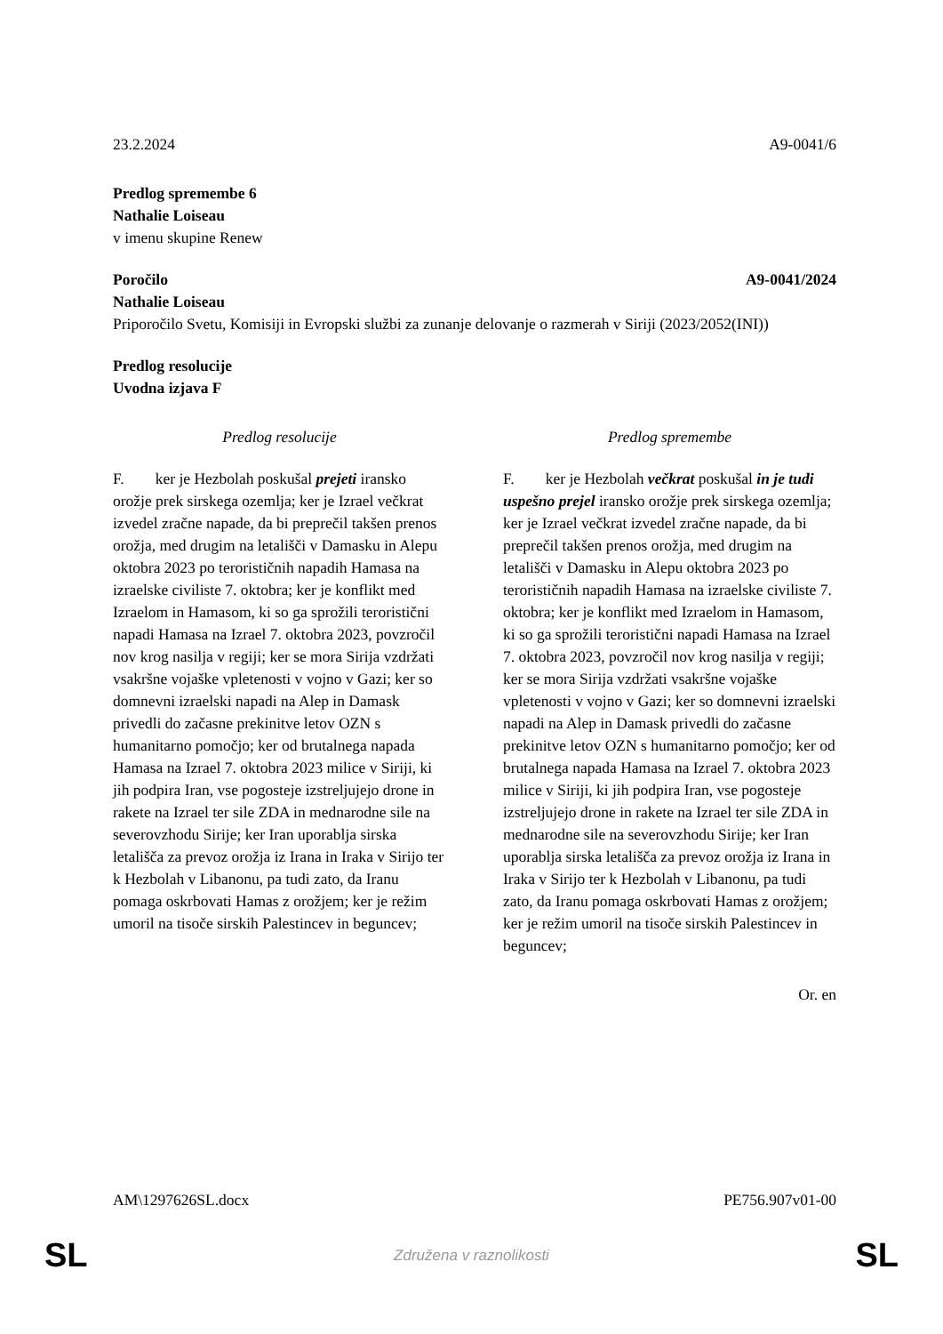23.2.2024 A9-0041/6
Predlog spremembe 6
Nathalie Loiseau
v imenu skupine Renew
Poročilo A9-0041/2024
Nathalie Loiseau
Priporočilo Svetu, Komisiji in Evropski službi za zunanje delovanje o razmerah v Siriji (2023/2052(INI))
Predlog resolucije
Uvodna izjava F
Predlog resolucije
F. ker je Hezbolah poskušal prejeti iransko orožje prek sirskega ozemlja; ker je Izrael večkrat izvedel zračne napade, da bi preprečil takšen prenos orožja, med drugim na letališči v Damasku in Alepu oktobra 2023 po terorističnih napadih Hamasa na izraelske civiliste 7. oktobra; ker je konflikt med Izraelom in Hamasom, ki so ga sprožili teroristični napadi Hamasa na Izrael 7. oktobra 2023, povzročil nov krog nasilja v regiji; ker se mora Sirija vzdržati vsakršne vojaške vpletenosti v vojno v Gazi; ker so domnevni izraelski napadi na Alep in Damask privedli do začasne prekinitve letov OZN s humanitarno pomočjo; ker od brutalnega napada Hamasa na Izrael 7. oktobra 2023 milice v Siriji, ki jih podpira Iran, vse pogosteje izstreljujejo drone in rakete na Izrael ter sile ZDA in mednarodne sile na severovzhodu Sirije; ker Iran uporablja sirska letališča za prevoz orožja iz Irana in Iraka v Sirijo ter k Hezbolah v Libanonu, pa tudi zato, da Iranu pomaga oskrbovati Hamas z orožjem; ker je režim umoril na tisoče sirskih Palestincev in beguncev;
Predlog spremembe
F. ker je Hezbolah večkrat poskušal in je tudi uspešno prejel iransko orožje prek sirskega ozemlja; ker je Izrael večkrat izvedel zračne napade, da bi preprečil takšen prenos orožja, med drugim na letališči v Damasku in Alepu oktobra 2023 po terorističnih napadih Hamasa na izraelske civiliste 7. oktobra; ker je konflikt med Izraelom in Hamasom, ki so ga sprožili teroristični napadi Hamasa na Izrael 7. oktobra 2023, povzročil nov krog nasilja v regiji; ker se mora Sirija vzdržati vsakršne vojaške vpletenosti v vojno v Gazi; ker so domnevni izraelski napadi na Alep in Damask privedli do začasne prekinitve letov OZN s humanitarno pomočjo; ker od brutalnega napada Hamasa na Izrael 7. oktobra 2023 milice v Siriji, ki jih podpira Iran, vse pogosteje izstreljujejo drone in rakete na Izrael ter sile ZDA in mednarodne sile na severovzhodu Sirije; ker Iran uporablja sirska letališča za prevoz orožja iz Irana in Iraka v Sirijo ter k Hezbolah v Libanonu, pa tudi zato, da Iranu pomaga oskrbovati Hamas z orožjem; ker je režim umoril na tisoče sirskih Palestincev in beguncev;
Or. en
AM\1297626SL.docx PE756.907v01-00
SL Združena v raznolikosti SL